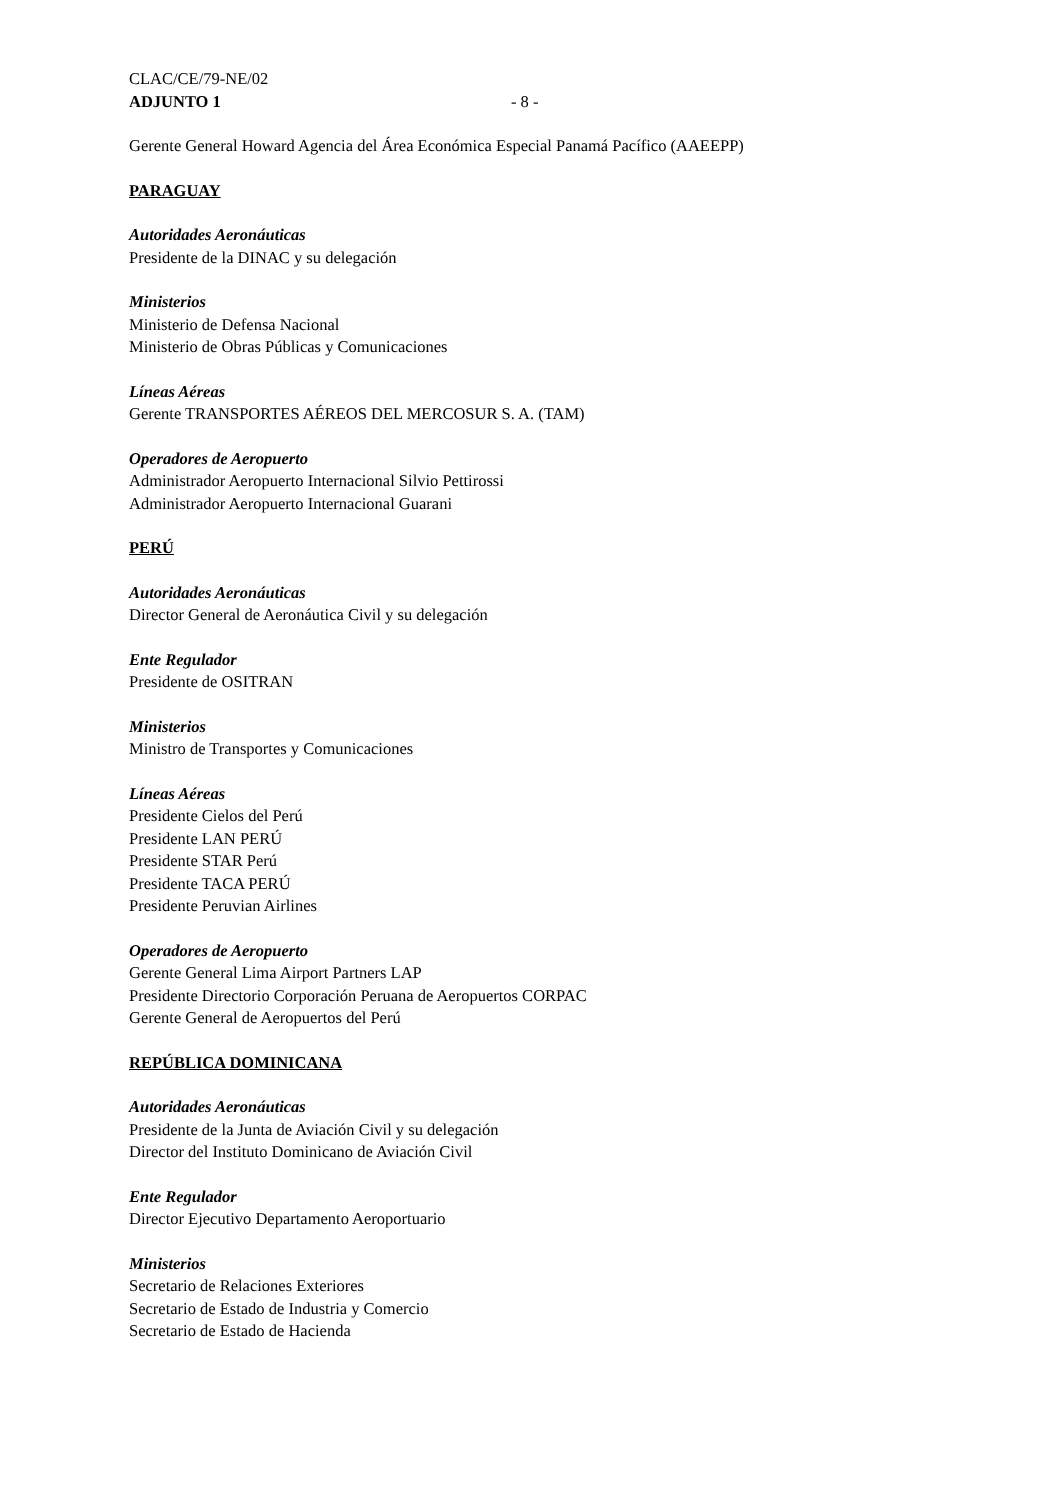CLAC/CE/79-NE/02
ADJUNTO 1 - 8 -
Gerente General Howard Agencia del Área Económica Especial Panamá Pacífico (AAEEPP)
PARAGUAY
Autoridades Aeronáuticas
Presidente de la DINAC y su delegación
Ministerios
Ministerio de Defensa Nacional
Ministerio de Obras Públicas y Comunicaciones
Líneas Aéreas
Gerente TRANSPORTES AÉREOS DEL MERCOSUR S. A. (TAM)
Operadores de Aeropuerto
Administrador Aeropuerto Internacional Silvio Pettirossi
Administrador Aeropuerto Internacional Guarani
PERÚ
Autoridades Aeronáuticas
Director General de Aeronáutica Civil y su delegación
Ente Regulador
Presidente de OSITRAN
Ministerios
Ministro de Transportes y Comunicaciones
Líneas Aéreas
Presidente Cielos del Perú
Presidente LAN PERÚ
Presidente STAR Perú
Presidente TACA PERÚ
Presidente Peruvian Airlines
Operadores de Aeropuerto
Gerente General Lima Airport Partners LAP
Presidente Directorio Corporación Peruana de Aeropuertos CORPAC
Gerente General de Aeropuertos del Perú
REPÚBLICA DOMINICANA
Autoridades Aeronáuticas
Presidente de la Junta de Aviación Civil y su delegación
Director del Instituto Dominicano de Aviación Civil
Ente Regulador
Director Ejecutivo Departamento Aeroportuario
Ministerios
Secretario de Relaciones Exteriores
Secretario de Estado de Industria y Comercio
Secretario de Estado de Hacienda